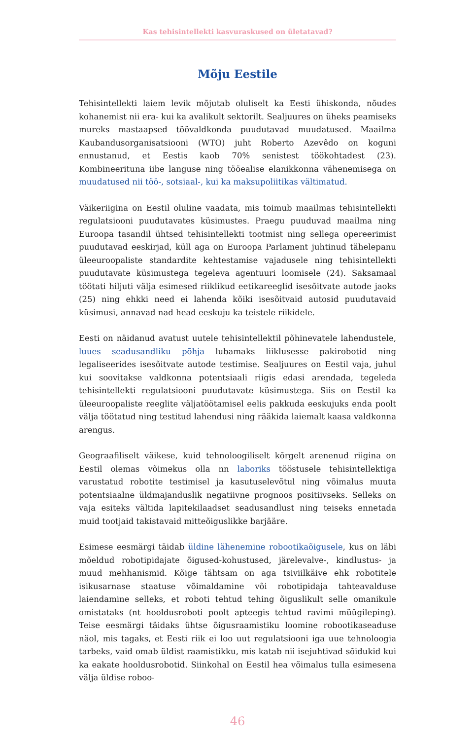Kas tehisintellekti kasvuraskused on ületatavad?
Mõju Eestile
Tehisintellekti laiem levik mõjutab oluliselt ka Eesti ühiskonda, nõudes kohanemist nii era- kui ka avalikult sektorilt. Sealjuures on üheks peamiseks mureks mastaapsed töövaldkonda puudutavad muudatused. Maailma Kaubandusorganisatsiooni (WTO) juht Roberto Azevêdo on koguni ennustanud, et Eestis kaob 70% senistest töökohtadest (23). Kombineerituna iibe languse ning tööealise elanikkonna vähenemisega on muudatused nii töö-, sotsiaal-, kui ka maksupoliitikas vältimatud.
Väikeriigina on Eestil oluline vaadata, mis toimub maailmas tehisintellekti regulatsiooni puudutavates küsimustes. Praegu puuduvad maailma ning Euroopa tasandil ühtsed tehisintellekti tootmist ning sellega opereerimist puudutavad eeskirjad, küll aga on Euroopa Parlament juhtinud tähelepanu üleeuroopaliste standardite kehtestamise vajadusele ning tehisintellekti puudutavate küsimustega tegeleva agentuuri loomisele (24). Saksamaal töötati hiljuti välja esimesed riiklikud eetikareeglid isesõitvate autode jaoks (25) ning ehkki need ei lahenda kõiki isesõitvaid autosid puudutavaid küsimusi, annavad nad head eeskuju ka teistele riikidele.
Eesti on näidanud avatust uutele tehisintellektil põhinevatele lahendustele, luues seadusandliku põhja lubamaks liiklusesse pakirobotid ning legaliseerides isesõitvate autode testimise. Sealjuures on Eestil vaja, juhul kui soovitakse valdkonna potentsiaali riigis edasi arendada, tegeleda tehisintellekti regulatsiooni puudutavate küsimustega. Siis on Eestil ka üleeuroopaliste reeglite väljatöötamisel eelis pakkuda eeskujuks enda poolt välja töötatud ning testitud lahendusi ning rääkida laiemalt kaasa valdkonna arengus.
Geograafiliselt väikese, kuid tehnoloogiliselt kõrgelt arenenud riigina on Eestil olemas võimekus olla nn laboriks tööstusele tehisintellektiga varustatud robotite testimisel ja kasutuselevõtul ning võimalus muuta potentsiaalne üldmajanduslik negatiivne prognoos positiivseks. Selleks on vaja esiteks vältida lapitekilaadset seadusandlust ning teiseks ennetada muid tootjaid takistavaid mitteõiguslikke barjääre.
Esimese eesmärgi täidab üldine lähenemine robootikaõigusele, kus on läbi mõeldud robotipidajate õigused-kohustused, järelevalve-, kindlustus- ja muud mehhanismid. Kõige tähtsam on aga tsiviilkäive ehk robotitele isikusarnase staatuse võimaldamine või robotipidaja tahteavalduse laiendamine selleks, et roboti tehtud tehing õiguslikult selle omanikule omistataks (nt hooldusroboti poolt apteegis tehtud ravimi müügileping). Teise eesmärgi täidaks ühtse õigusraamistiku loomine robootikaseaduse näol, mis tagaks, et Eesti riik ei loo uut regulatsiooni iga uue tehnoloogia tarbeks, vaid omab üldist raamistikku, mis katab nii isejuhtivad sõidukid kui ka eakate hooldusrobotid. Siinkohal on Eestil hea võimalus tulla esimesena välja üldise roboo-
46